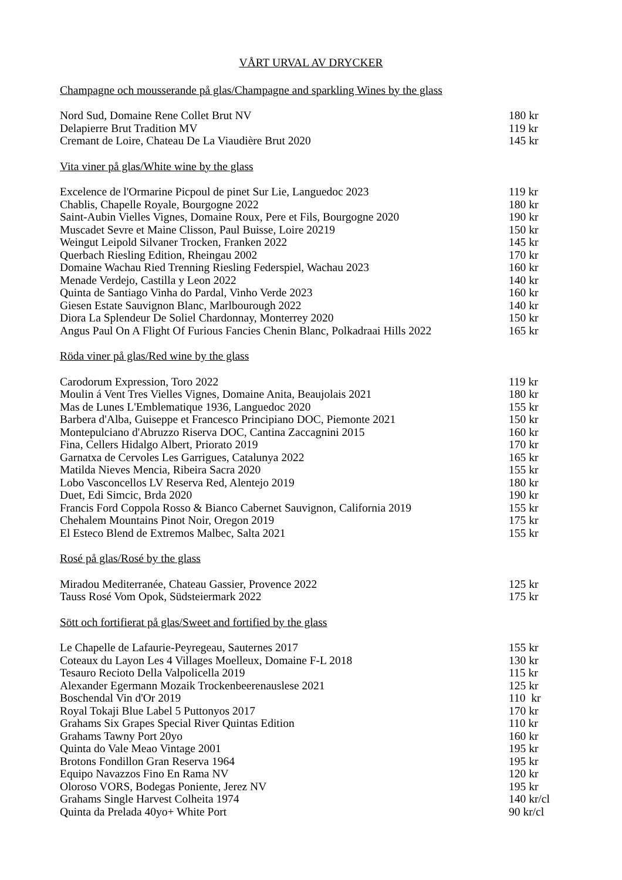VÅRT URVAL AV DRYCKER
Champagne och mousserande på glas/Champagne and sparkling Wines by the glass
| Nord Sud, Domaine Rene Collet Brut NV | 180 kr |
| Delapierre Brut Tradition MV | 119 kr |
| Cremant de Loire, Chateau De La Viaudière Brut 2020 | 145 kr |
Vita viner på glas/White wine by the glass
| Excelence de l'Ormarine Picpoul de pinet Sur Lie, Languedoc 2023 | 119 kr |
| Chablis, Chapelle Royale, Bourgogne 2022 | 180 kr |
| Saint-Aubin Vielles Vignes, Domaine Roux, Pere et Fils, Bourgogne 2020 | 190 kr |
| Muscadet Sevre et Maine Clisson, Paul Buisse, Loire 20219 | 150 kr |
| Weingut Leipold Silvaner Trocken, Franken 2022 | 145 kr |
| Querbach Riesling Edition, Rheingau 2002 | 170 kr |
| Domaine Wachau Ried Trenning Riesling Federspiel, Wachau 2023 | 160 kr |
| Menade Verdejo, Castilla y Leon 2022 | 140 kr |
| Quinta de Santiago Vinha do Pardal, Vinho Verde 2023 | 160 kr |
| Giesen Estate Sauvignon Blanc, Marlbourough 2022 | 140 kr |
| Diora La Splendeur De Soliel Chardonnay, Monterrey 2020 | 150 kr |
| Angus Paul On A Flight Of Furious Fancies Chenin Blanc, Polkadraai Hills 2022 | 165 kr |
Röda viner på glas/Red wine by the glass
| Carodorum Expression, Toro 2022 | 119 kr |
| Moulin á Vent Tres Vielles Vignes, Domaine Anita, Beaujolais 2021 | 180 kr |
| Mas de Lunes L'Emblematique 1936, Languedoc 2020 | 155 kr |
| Barbera d'Alba, Guiseppe et Francesco Principiano DOC, Piemonte 2021 | 150 kr |
| Montepulciano d'Abruzzo Riserva DOC, Cantina Zaccagnini 2015 | 160 kr |
| Fina, Cellers Hidalgo Albert, Priorato 2019 | 170 kr |
| Garnatxa de Cervoles Les Garrigues, Catalunya 2022 | 165 kr |
| Matilda Nieves Mencia, Ribeira Sacra 2020 | 155 kr |
| Lobo Vasconcellos LV Reserva Red, Alentejo 2019 | 180 kr |
| Duet, Edi Simcic, Brda 2020 | 190 kr |
| Francis Ford Coppola Rosso & Bianco Cabernet Sauvignon, California 2019 | 155 kr |
| Chehalem Mountains Pinot Noir, Oregon 2019 | 175 kr |
| El Esteco Blend de Extremos Malbec, Salta 2021 | 155 kr |
Rosé på glas/Rosé by the glass
| Miradou Mediterranée, Chateau Gassier, Provence 2022 | 125 kr |
| Tauss Rosé Vom Opok, Südsteiermark 2022 | 175 kr |
Sött och fortifierat på glas/Sweet and fortified by the glass
| Le Chapelle de Lafaurie-Peyregeau, Sauternes 2017 | 155 kr |
| Coteaux du Layon Les 4 Villages Moelleux, Domaine F-L 2018 | 130 kr |
| Tesauro Recioto Della Valpolicella 2019 | 115 kr |
| Alexander Egermann Mozaik Trockenbeerenauslese 2021 | 125 kr |
| Boschendal Vin d'Or 2019 | 110 kr |
| Royal Tokaji Blue Label 5 Puttonyos 2017 | 170 kr |
| Grahams Six Grapes Special River Quintas Edition | 110 kr |
| Grahams Tawny Port 20yo | 160 kr |
| Quinta do Vale Meao Vintage 2001 | 195 kr |
| Brotons Fondillon Gran Reserva 1964 | 195 kr |
| Equipo Navazzos Fino En Rama NV | 120 kr |
| Oloroso VORS, Bodegas Poniente, Jerez NV | 195 kr |
| Grahams Single Harvest Colheita 1974 | 140 kr/cl |
| Quinta da Prelada 40yo+ White Port | 90 kr/cl |